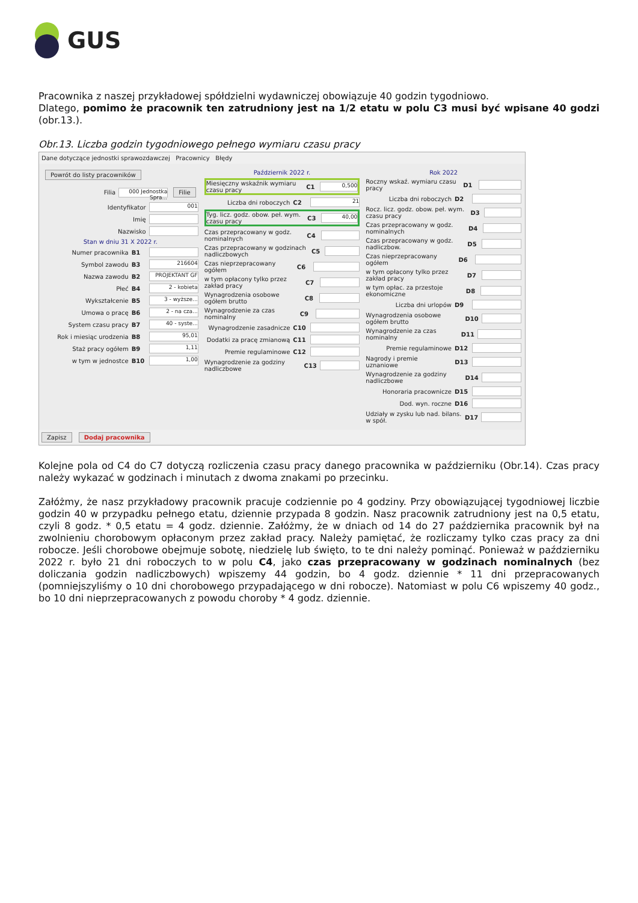GUS
Pracownika z naszej przykładowej spółdzielni wydawniczej obowiązuje 40 godzin tygodniowo.
Dlatego, pomimo że pracownik ten zatrudniony jest na 1/2 etatu w polu C3 musi być wpisane 40 godzi (obr.13.).
Obr.13. Liczba godzin tygodniowego pełnego wymiaru czasu pracy
Dane dotyczące jednostki sprawozdawczej Pracownicy Błędy
Powrót do listy pracowników
Filia 000 Jednostka Spra... Filie
Identyfikator 001
Imię
Nazwisko
Stan w dniu 31 X 2022 r.
Numer pracownika B1
Symbol zawodu B3 216604
Nazwa zawodu B2 PROJEKTANT GF
Płeć B4 2 - kobieta
Wykształcenie B5 3 - wyższe...
Umowa o pracę B6 2 - na cza...
System czasu pracy B7 40 - syste...
Rok i miesiąc urodzenia B8 95,01
Staż pracy ogółem B9 1,11
w tym w jednostce B10 1,00
Październik 2022 r.
Miesięczny wskaźnik wymiaru czasu pracy C1 0,500
Liczba dni roboczych C2 21
Tyg. licz. godz. obow. peł. wym. czasu pracy C3 40,00
Czas przepracowany w godz. nominalnych C4
Czas przepracowany w godzinach nadliczbowych C5
Czas nieprzepracowany ogółem C6
w tym opłacony tylko przez zakład pracy C7
Wynagrodzenia osobowe ogółem brutto C8
Wynagrodzenie za czas nominalny C9
Wynagrodzenie zasadnicze C10
Dodatki za pracę zmianową C11
Premie regulaminowe C12
Wynagrodzenie za godziny nadliczbowe C13
Rok 2022
Roczny wskaź. wymiaru czasu pracy D1
Liczba dni roboczych D2
Rocz. licz. godz. obow. peł. wym. czasu pracy D3
Czas przepracowany w godz. nominalnych D4
Czas przepracowany w godz. nadliczbow. D5
Czas nieprzepracowany ogółem D6
w tym opłacony tylko przez zakład pracy D7
w tym opłac. za przestoje ekonomiczne D8
Liczba dni urlopów D9
Wynagrodzenia osobowe ogółem brutto D10
Wynagrodzenie za czas nominalny D11
Premie regulaminowe D12
Nagrody i premie uznaniowe D13
Wynagrodzenie za godziny nadliczbowe D14
Honoraria pracownicze D15
Dod. wyn. roczne D16
Udziały w zysku lub nad. bilans. w spół. D17
Zapisz Dodaj pracownika
Kolejne pola od C4 do C7 dotyczą rozliczenia czasu pracy danego pracownika w październiku (Obr.14). Czas pracy należy wykazać w godzinach i minutach z dwoma znakami po przecinku.
Załóżmy, że nasz przykładowy pracownik pracuje codziennie po 4 godziny. Przy obowiązującej tygodniowej liczbie godzin 40 w przypadku pełnego etatu, dziennie przypada 8 godzin. Nasz pracownik zatrudniony jest na 0,5 etatu, czyli 8 godz. * 0,5 etatu = 4 godz. dziennie. Załóżmy, że w dniach od 14 do 27 października pracownik był na zwolnieniu chorobowym opłaconym przez zakład pracy. Należy pamiętać, że rozliczamy tylko czas pracy za dni robocze. Jeśli chorobowe obejmuje sobotę, niedzielę lub święto, to te dni należy pominąć. Ponieważ w październiku 2022 r. było 21 dni roboczych to w polu C4, jako czas przepracowany w godzinach nominalnych (bez doliczania godzin nadliczbowych) wpiszemy 44 godzin, bo 4 godz. dziennie * 11 dni przepracowanych (pomniejszyliśmy o 10 dni chorobowego przypadającego w dni robocze). Natomiast w polu C6 wpiszemy 40 godz., bo 10 dni nieprzepracowanych z powodu choroby * 4 godz. dziennie.